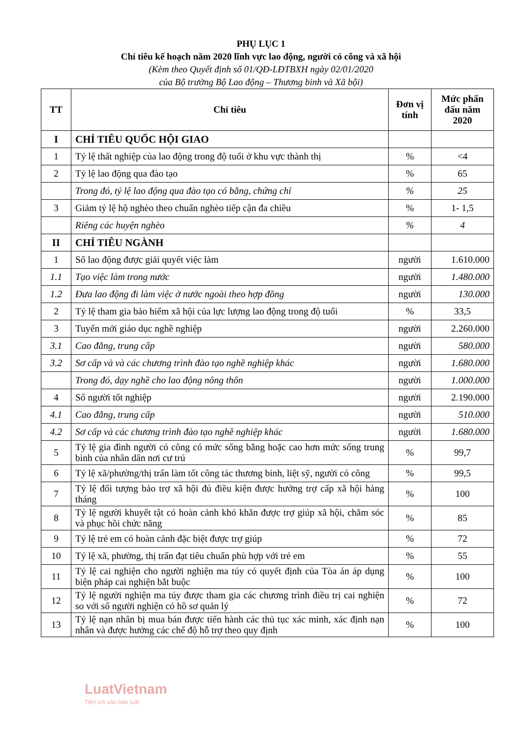PHỤ LỤC 1
Chỉ tiêu kế hoạch năm 2020 lĩnh vực lao động, người có công và xã hội
(Kèm theo Quyết định số 01/QĐ-LĐTBXH ngày 02/01/2020
của Bộ trưởng Bộ Lao động – Thương binh và Xã bội)
| TT | Chỉ tiêu | Đơn vị tính | Mức phấn đấu năm 2020 |
| --- | --- | --- | --- |
| I | CHỈ TIÊU QUỐC HỘI GIAO | | |
| 1 | Tỷ lệ thất nghiệp của lao động trong độ tuổi ở khu vực thành thị | % | <4 |
| 2 | Tỷ lệ lao động qua đào tạo | % | 65 |
| | Trong đó, tỷ lệ lao động qua đào tạo có bằng, chứng chỉ | % | 25 |
| 3 | Giảm tỷ lệ hộ nghèo theo chuẩn nghèo tiếp cận đa chiều | % | 1- 1,5 |
| | Riêng các huyện nghèo | % | 4 |
| II | CHỈ TIÊU NGÀNH | | |
| 1 | Số lao động được giải quyết việc làm | người | 1.610.000 |
| 1.1 | Tạo việc làm trong nước | người | 1.480.000 |
| 1.2 | Đưa lao động đi làm việc ở nước ngoài theo hợp đồng | người | 130.000 |
| 2 | Tỷ lệ tham gia bảo hiểm xã hội của lực lượng lao động trong độ tuổi | % | 33,5 |
| 3 | Tuyển mới giáo dục nghề nghiệp | người | 2.260.000 |
| 3.1 | Cao đẳng, trung cấp | người | 580.000 |
| 3.2 | Sơ cấp và và các chương trình đào tạo nghề nghiệp khác | người | 1.680.000 |
| | Trong đó, dạy nghề cho lao động nông thôn | người | 1.000.000 |
| 4 | Số người tốt nghiệp | người | 2.190.000 |
| 4.1 | Cao đẳng, trung cấp | người | 510.000 |
| 4.2 | Sơ cấp và các chương trình đào tạo nghề nghiệp khác | người | 1.680.000 |
| 5 | Tỷ lệ gia đình người có công có mức sống bằng hoặc cao hơn mức sống trung bình của nhân dân nơi cư trú | % | 99,7 |
| 6 | Tỷ lệ xã/phường/thị trấn làm tốt công tác thương binh, liệt sỹ, người có công | % | 99,5 |
| 7 | Tỷ lệ đối tượng bảo trợ xã hội đủ điều kiện được hưởng trợ cấp xã hội hàng tháng | % | 100 |
| 8 | Tỷ lệ người khuyết tật có hoàn cảnh khó khăn được trợ giúp xã hội, chăm sóc và phục hồi chức năng | % | 85 |
| 9 | Tỷ lệ trẻ em có hoàn cảnh đặc biệt được trợ giúp | % | 72 |
| 10 | Tỷ lệ xã, phường, thị trấn đạt tiêu chuẩn phù hợp với trẻ em | % | 55 |
| 11 | Tỷ lệ cai nghiện cho người nghiện ma túy có quyết định của Tòa án áp dụng biện pháp cai nghiện bắt buộc | % | 100 |
| 12 | Tỷ lệ người nghiện ma túy được tham gia các chương trình điều trị cai nghiện so với số người nghiện có hồ sơ quản lý | % | 72 |
| 13 | Tỷ lệ nạn nhân bị mua bán được tiến hành các thủ tục xác minh, xác định nạn nhân và được hưởng các chế độ hỗ trợ theo quy định | % | 100 |
LuatVietnam
Tiện ích văn bản luật